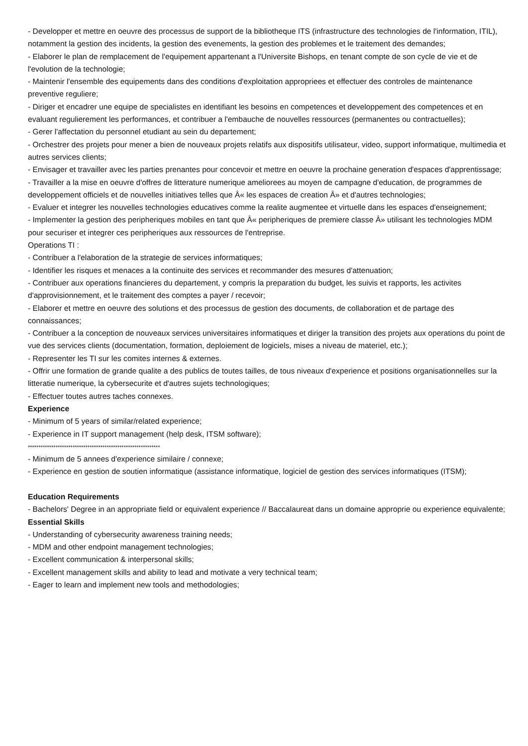- Developper et mettre en oeuvre des processus de support de la bibliotheque ITS (infrastructure des technologies de l'information, ITIL), notamment la gestion des incidents, la gestion des evenements, la gestion des problemes et le traitement des demandes;
- Elaborer le plan de remplacement de l'equipement appartenant a l'Universite Bishops, en tenant compte de son cycle de vie et de l'evolution de la technologie;
- Maintenir l'ensemble des equipements dans des conditions d'exploitation appropriees et effectuer des controles de maintenance preventive reguliere;
- Diriger et encadrer une equipe de specialistes en identifiant les besoins en competences et developpement des competences et en evaluant regulierement les performances, et contribuer a l'embauche de nouvelles ressources (permanentes ou contractuelles);
- Gerer l'affectation du personnel etudiant au sein du departement;
- Orchestrer des projets pour mener a bien de nouveaux projets relatifs aux dispositifs utilisateur, video, support informatique, multimedia et autres services clients;
- Envisager et travailler avec les parties prenantes pour concevoir et mettre en oeuvre la prochaine generation d'espaces d'apprentissage;
- Travailler a la mise en oeuvre d'offres de litterature numerique ameliorees au moyen de campagne d'education, de programmes de developpement officiels et de nouvelles initiatives telles que Â« les espaces de creation Â» et d'autres technologies;
- Evaluer et integrer les nouvelles technologies educatives comme la realite augmentee et virtuelle dans les espaces d'enseignement;
- Implementer la gestion des peripheriques mobiles en tant que Â« peripheriques de premiere classe Â» utilisant les technologies MDM pour securiser et integrer ces peripheriques aux ressources de l'entreprise.
Operations TI :
- Contribuer a l'elaboration de la strategie de services informatiques;
- Identifier les risques et menaces a la continuite des services et recommander des mesures d'attenuation;
- Contribuer aux operations financieres du departement, y compris la preparation du budget, les suivis et rapports, les activites d'approvisionnement, et le traitement des comptes a payer / recevoir;
- Elaborer et mettre en oeuvre des solutions et des processus de gestion des documents, de collaboration et de partage des connaissances;
- Contribuer a la conception de nouveaux services universitaires informatiques et diriger la transition des projets aux operations du point de vue des services clients (documentation, formation, deploiement de logiciels, mises a niveau de materiel, etc.);
- Representer les TI sur les comites internes & externes.
- Offrir une formation de grande qualite a des publics de toutes tailles, de tous niveaux d'experience et positions organisationnelles sur la litteratie numerique, la cybersecurite et d'autres sujets technologiques;
- Effectuer toutes autres taches connexes.
Experience
- Minimum of 5 years of similar/related experience;
- Experience in IT support management (help desk, ITSM software);
**************************************************************
- Minimum de 5 annees d'experience similaire / connexe;
- Experience en gestion de soutien informatique (assistance informatique, logiciel de gestion des services informatiques (ITSM);
Education Requirements
- Bachelors' Degree in an appropriate field or equivalent experience // Baccalaureat dans un domaine approprie ou experience equivalente;
Essential Skills
- Understanding of cybersecurity awareness training needs;
- MDM and other endpoint management technologies;
- Excellent communication & interpersonal skills;
- Excellent management skills and ability to lead and motivate a very technical team;
- Eager to learn and implement new tools and methodologies;